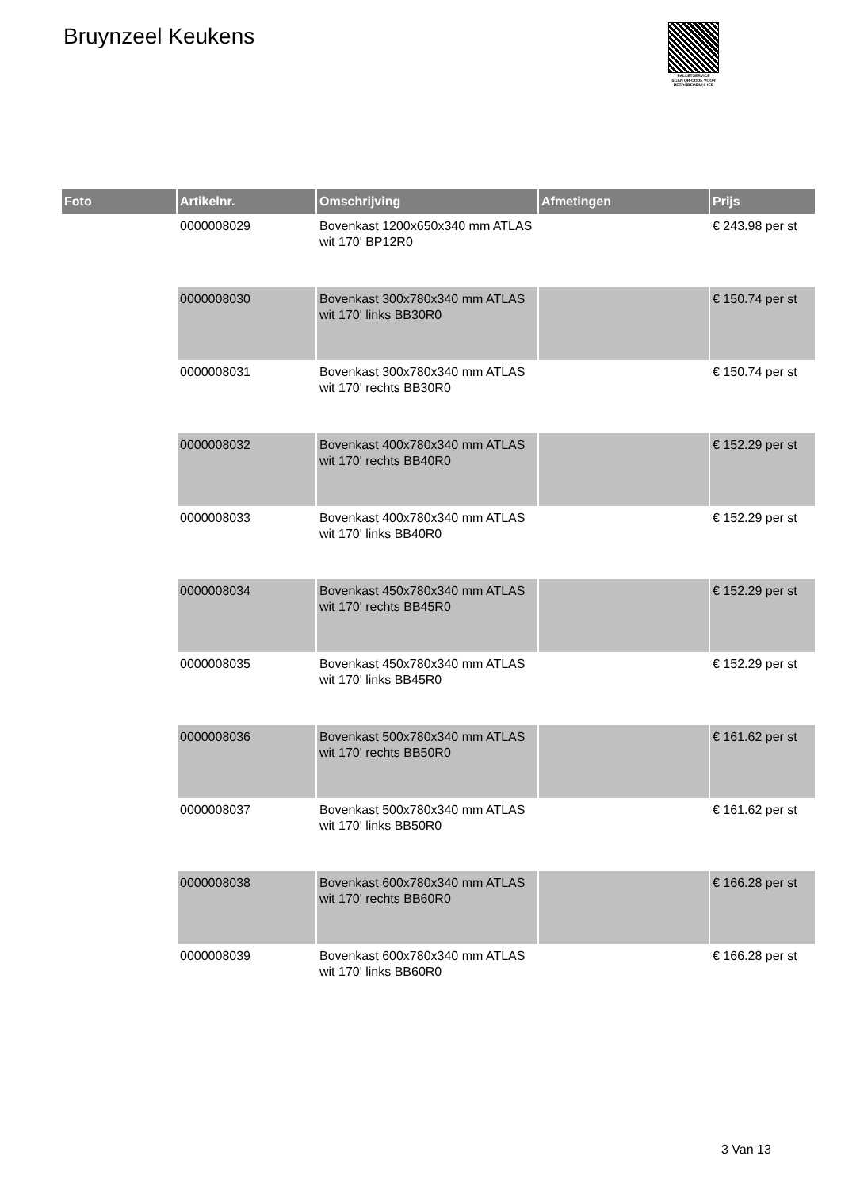Bruynzeel Keukens
PALLETSERVICE
SCAN QR-CODE VOOR
RETOURFORMULIER
| Foto | Artikelnr. | Omschrijving | Afmetingen | Prijs |
| --- | --- | --- | --- | --- |
| | 0000008029 | Bovenkast 1200x650x340 mm ATLAS wit 170' BP12R0 | | € 243.98 per st |
| | 0000008030 | Bovenkast 300x780x340 mm ATLAS wit 170' links BB30R0 | | € 150.74 per st |
| | 0000008031 | Bovenkast 300x780x340 mm ATLAS wit 170' rechts BB30R0 | | € 150.74 per st |
| | 0000008032 | Bovenkast 400x780x340 mm ATLAS wit 170' rechts BB40R0 | | € 152.29 per st |
| | 0000008033 | Bovenkast 400x780x340 mm ATLAS wit 170' links BB40R0 | | € 152.29 per st |
| | 0000008034 | Bovenkast 450x780x340 mm ATLAS wit 170' rechts BB45R0 | | € 152.29 per st |
| | 0000008035 | Bovenkast 450x780x340 mm ATLAS wit 170' links BB45R0 | | € 152.29 per st |
| | 0000008036 | Bovenkast 500x780x340 mm ATLAS wit 170' rechts BB50R0 | | € 161.62 per st |
| | 0000008037 | Bovenkast 500x780x340 mm ATLAS wit 170' links BB50R0 | | € 161.62 per st |
| | 0000008038 | Bovenkast 600x780x340 mm ATLAS wit 170' rechts BB60R0 | | € 166.28 per st |
| | 0000008039 | Bovenkast 600x780x340 mm ATLAS wit 170' links BB60R0 | | € 166.28 per st |
3 Van 13